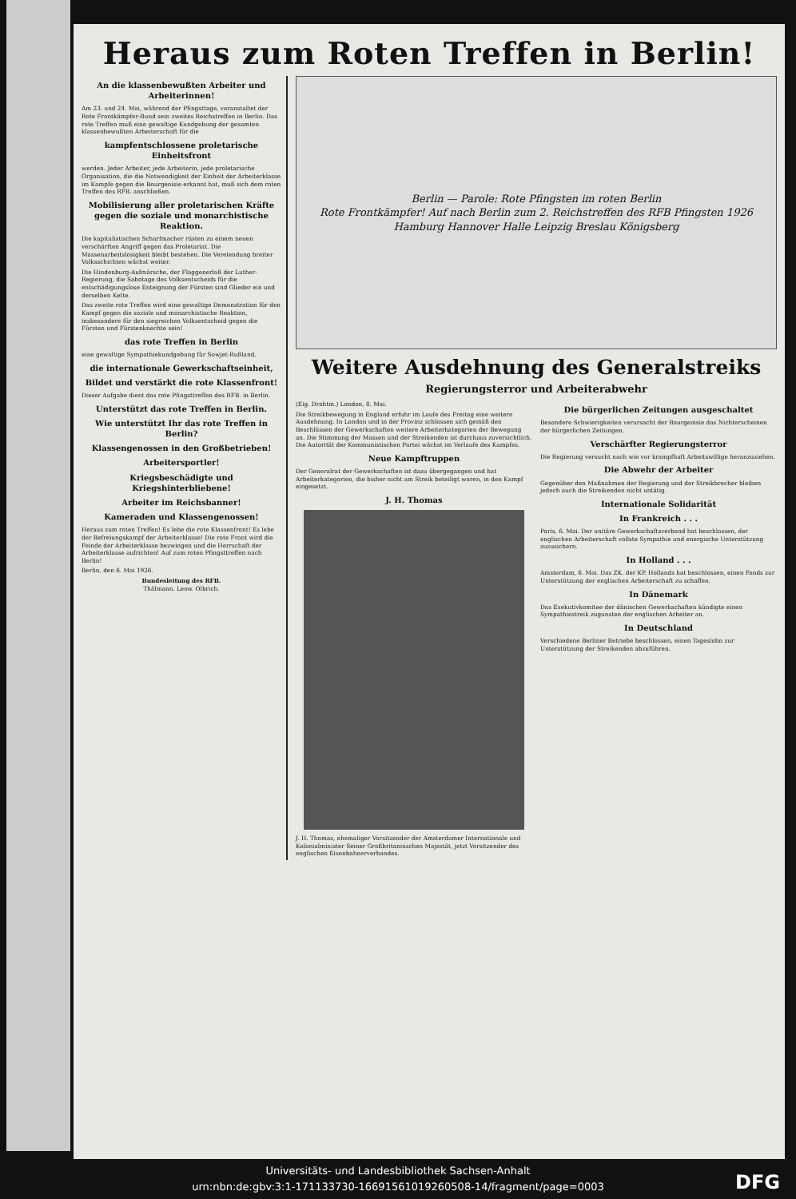Heraus zum Roten Treffen in Berlin!
An die klassenbewußten Arbeiter und Arbeiterinnen!
Am 23. und 24. Mai, während der Pfingsttage, veranstaltet der Rote Frontkämpfer-Bund sein zweites Reichstreffen in Berlin. Das rote Treffen muß eine gewaltige Kundgebung der gesamten klassenbewußten Arbeiterschaft für die
kampfentschlossene proletarische Einheitsfront
werden. Jeder Arbeiter, jede Arbeiterin, jede proletarische Organisation, die die Notwendigkeit der Einheit der Arbeiterklasse im Kampfe gegen die Bourgeoisie erkannt hat, muß sich dem roten Treffen des RFB. anschließen.
Mobilisierung aller proletarischen Kräfte gegen die soziale und monarchistische Reaktion.
Die kapitalistischen Scharfmacher rüsten zu einem neuen verschärften Angriff gegen das Proletariat. Die Massenarbeitslosigkeit bleibt bestehen. Die Verelendung breiter Volksschichten wächst weiter.
Die Hindenburg-Aufmärsche, der Flaggenerlaß der Luther-Regierung, die Sabotage des Volksentscheids für die entschädigungslose Enteignung der Fürsten sind Glieder ein und derselben Kette.
Das zweite rote Treffen wird eine gewaltige Demonstration für den Kampf gegen die soziale und monarchistische Reaktion, insbesondere für den siegreichen Volksentscheid gegen die Fürsten und Fürstenknechte sein!
das rote Treffen in Berlin
eine gewaltige Sympathiekundgebung für Sowjet-Rußland.
die internationale Gewerkschaftseinheit,
Bildet und verstärkt die rote Klassenfront!
Dieser Aufgabe dient das rote Pfingsttreffen des RFB. in Berlin.
Unterstützt das rote Treffen in Berlin.
Wie unterstützt Ihr das rote Treffen in Berlin?
Klassengenossen in den Großbetrieben!
Arbeitersportler!
Kriegsbeschädigte und Kriegshinterbliebene!
Arbeiter im Reichsbanner!
Kameraden und Klassengenossen!
Heraus zum roten Treffen! Es lebe die rote Klassenfront! Es lebe der Befreiungskampf der Arbeiterklasse! Die rote Front wird die Feinde der Arbeiterklasse bezwingen und die Herrschaft der Arbeiterklasse aufrichten! Auf zum roten Pfingsttreffen nach Berlin!
Berlin, den 6. Mai 1926.
Bundesleitung des RFB.
Thälmann. Leow. Olbrich.
Berlin — Parole: Rote Pfingsten im roten Berlin
Rote Frontkämpfer! Auf nach Berlin zum 2. Reichstreffen des RFB Pfingsten 1926
Hamburg Hannover Halle Leipzig Breslau Königsberg
Weitere Ausdehnung des Generalstreiks
Regierungsterror und Arbeiterabwehr
(Eig. Drahtm.) London, 8. Mai.
Die Streikbewegung in England erfuhr im Laufe des Freitag eine weitere Ausdehnung. In London und in der Provinz schlossen sich gemäß den Beschlüssen der Gewerkschaften weitere Arbeiterkategorien der Bewegung an. Die Stimmung der Massen und der Streikenden ist durchaus zuversichtlich. Die Autorität der Kommunistischen Partei wächst im Verlaufe des Kampfes.
Neue Kampftruppen
Der Generalrat der Gewerkschaften ist dazu übergegangen und hat Arbeiterkategorien, die bisher nicht am Streik beteiligt waren, in den Kampf eingesetzt.
J. H. Thomas
J. H. Thomas, ehemaliger Vorsitzender der Amsterdamer Internationale und Kolonialminister Seiner Großbritannischen Majestät, jetzt Vorsitzender des englischen Eisenbahnerverbandes.
Die bürgerlichen Zeitungen ausgeschaltet
Besondere Schwierigkeiten verursacht der Bourgeoisie das Nichterscheinen der bürgerlichen Zeitungen.
Verschärfter Regierungsterror
Die Regierung versucht nach wie vor krampfhaft Arbeitswillige heranzuziehen.
Die Abwehr der Arbeiter
Gegenüber den Maßnahmen der Regierung und der Streikbrecher bleiben jedoch auch die Streikenden nicht untätig.
Internationale Solidarität
In Frankreich . . .
Paris, 6. Mai. Der unitäre Gewerkschaftsverband hat beschlossen, der englischen Arbeiterschaft vollste Sympathie und energische Unterstützung zuzusichern.
In Holland . . .
Amsterdam, 6. Mai. Das ZK. der KP. Hollands hat beschlossen, einen Fonds zur Unterstützung der englischen Arbeiterschaft zu schaffen.
In Dänemark
Das Exekutivkomitee der dänischen Gewerkschaften kündigte einen Sympathiestreik zugunsten der englischen Arbeiter an.
In Deutschland
Verschiedene Berliner Betriebe beschlossen, einen Tageslohn zur Unterstützung der Streikenden abzuführen.
Universitäts- und Landesbibliothek Sachsen-Anhalt
urn:nbn:de:gbv:3:1-171133730-16691561019260508-14/fragment/page=0003
DFG